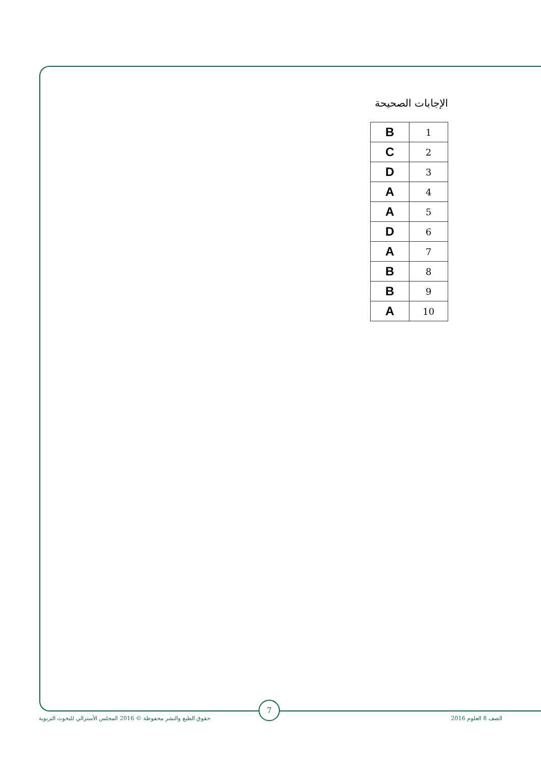الإجابات الصحيحة
| 1 | B |
| 2 | C |
| 3 | D |
| 4 | A |
| 5 | A |
| 6 | D |
| 7 | A |
| 8 | B |
| 9 | B |
| 10 | A |
الصف 8 العلوم 2016
7
حقوق الطبع والنشر محفوظة © 2016 المجلس الأسترالي للبحوث التربوية